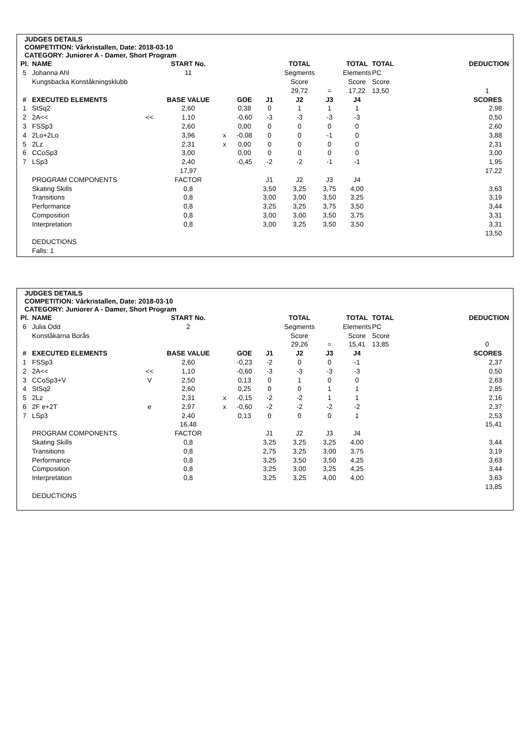JUDGES DETAILS
COMPETITION: Vårkristallen, Date: 2018-03-10
CATEGORY: Juniorer A - Damer, Short Program
| Pl. | NAME | | START No. | | | | TOTAL | | TOTAL | TOTAL | DEDUCTION |
| --- | --- | --- | --- | --- | --- | --- | --- | --- | --- | --- | --- |
| 5 | Johanna Ahl | | 11 | | | | Segments | | Elements | PC | |
| | Kungsbacka Konståkningsklubb | | | | | | Score | | Score | Score | |
| | | | | | | | 29,72 | = | 17,22 | 13,50 | 1 |
| # | EXECUTED ELEMENTS | | BASE VALUE | | GOE | J1 | J2 | J3 | J4 | | SCORES |
| 1 | StSq2 | | 2,60 | | 0,38 | 0 | 1 | 1 | 1 | | 2,98 |
| 2 | 2A<< | << | 1,10 | | -0,60 | -3 | -3 | -3 | -3 | | 0,50 |
| 3 | FSSp3 | | 2,60 | | 0,00 | 0 | 0 | 0 | 0 | | 2,60 |
| 4 | 2Lo+2Lo | | 3,96 | x | -0,08 | 0 | 0 | -1 | 0 | | 3,88 |
| 5 | 2Lz | | 2,31 | x | 0,00 | 0 | 0 | 0 | 0 | | 2,31 |
| 6 | CCoSp3 | | 3,00 | | 0,00 | 0 | 0 | 0 | 0 | | 3,00 |
| 7 | LSp3 | | 2,40 | | -0,45 | -2 | -2 | -1 | -1 | | 1,95 |
| | | | 17,97 | | | | | | | | 17,22 |
| | PROGRAM COMPONENTS | | FACTOR | | | J1 | J2 | J3 | J4 | | |
| | Skating Skills | | 0,8 | | | 3,50 | 3,25 | 3,75 | 4,00 | | 3,63 |
| | Transitions | | 0,8 | | | 3,00 | 3,00 | 3,50 | 3,25 | | 3,19 |
| | Performance | | 0,8 | | | 3,25 | 3,25 | 3,75 | 3,50 | | 3,44 |
| | Composition | | 0,8 | | | 3,00 | 3,00 | 3,50 | 3,75 | | 3,31 |
| | Interpretation | | 0,8 | | | 3,00 | 3,25 | 3,50 | 3,50 | | 3,31 |
| | | | | | | | | | | | 13,50 |
| | DEDUCTIONS | | | | | | | | | | |
| | Falls: 1 | | | | | | | | | | |
JUDGES DETAILS
COMPETITION: Vårkristallen, Date: 2018-03-10
CATEGORY: Juniorer A - Damer, Short Program
| Pl. | NAME | | START No. | | | | TOTAL | | TOTAL | TOTAL | DEDUCTION |
| --- | --- | --- | --- | --- | --- | --- | --- | --- | --- | --- | --- |
| 6 | Julia Odd | | 2 | | | | Segments | | Elements | PC | |
| | Konståkarna Borås | | | | | | Score | | Score | Score | |
| | | | | | | | 29,26 | = | 15,41 | 13,85 | 0 |
| # | EXECUTED ELEMENTS | | BASE VALUE | | GOE | J1 | J2 | J3 | J4 | | SCORES |
| 1 | FSSp3 | | 2,60 | | -0,23 | -2 | 0 | 0 | -1 | | 2,37 |
| 2 | 2A<< | << | 1,10 | | -0,60 | -3 | -3 | -3 | -3 | | 0,50 |
| 3 | CCoSp3+V | V | 2,50 | | 0,13 | 0 | 1 | 0 | 0 | | 2,63 |
| 4 | StSq2 | | 2,60 | | 0,25 | 0 | 0 | 1 | 1 | | 2,85 |
| 5 | 2Lz | | 2,31 | x | -0,15 | -2 | -2 | 1 | 1 | | 2,16 |
| 6 | 2F e+2T | e | 2,97 | x | -0,60 | -2 | -2 | -2 | -2 | | 2,37 |
| 7 | LSp3 | | 2,40 | | 0,13 | 0 | 0 | 0 | 1 | | 2,53 |
| | | | 16,48 | | | | | | | | 15,41 |
| | PROGRAM COMPONENTS | | FACTOR | | | J1 | J2 | J3 | J4 | | |
| | Skating Skills | | 0,8 | | | 3,25 | 3,25 | 3,25 | 4,00 | | 3,44 |
| | Transitions | | 0,8 | | | 2,75 | 3,25 | 3,00 | 3,75 | | 3,19 |
| | Performance | | 0,8 | | | 3,25 | 3,50 | 3,50 | 4,25 | | 3,63 |
| | Composition | | 0,8 | | | 3,25 | 3,00 | 3,25 | 4,25 | | 3,44 |
| | Interpretation | | 0,8 | | | 3,25 | 3,25 | 4,00 | 4,00 | | 3,63 |
| | | | | | | | | | | | 13,85 |
| | DEDUCTIONS | | | | | | | | | | |